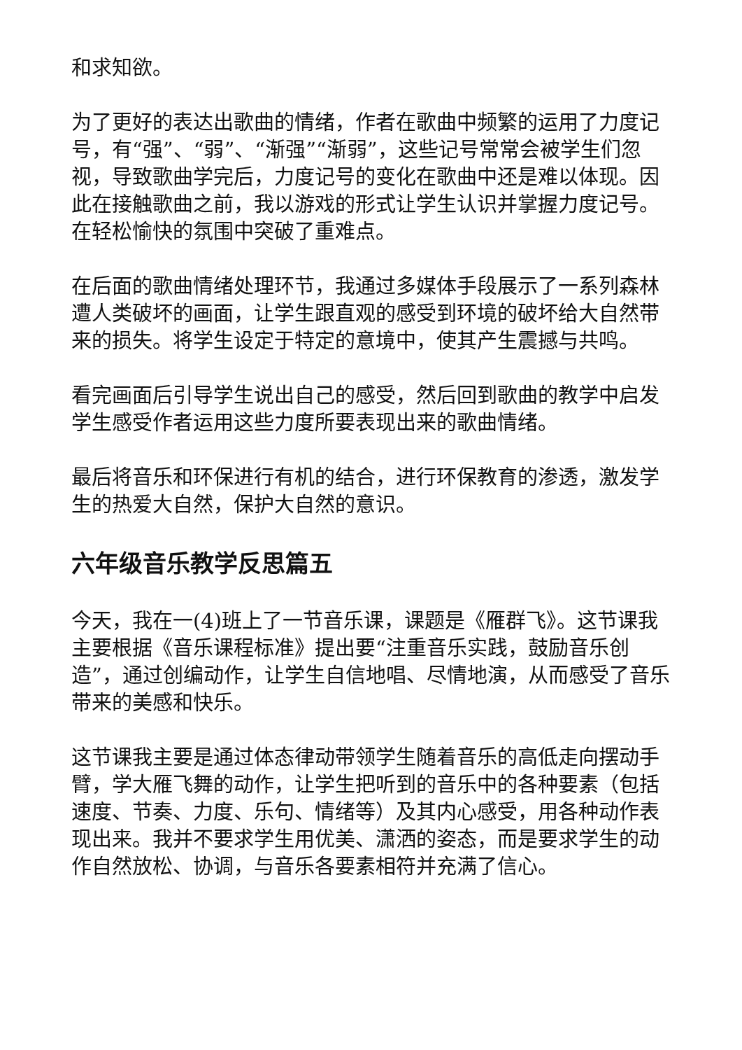和求知欲。
为了更好的表达出歌曲的情绪，作者在歌曲中频繁的运用了力度记号，有“强”、“弱”、“渐强”“渐弱”，这些记号常常会被学生们忽视，导致歌曲学完后，力度记号的变化在歌曲中还是难以体现。因此在接触歌曲之前，我以游戏的形式让学生认识并掌握力度记号。在轻松愉快的氛围中突破了重难点。
在后面的歌曲情绪处理环节，我通过多媒体手段展示了一系列森林遭人类破坏的画面，让学生跟直观的感受到环境的破坏给大自然带来的损失。将学生设定于特定的意境中，使其产生震撼与共鸣。
看完画面后引导学生说出自己的感受，然后回到歌曲的教学中启发学生感受作者运用这些力度所要表现出来的歌曲情绪。
最后将音乐和环保进行有机的结合，进行环保教育的渗透，激发学生的热爱大自然，保护大自然的意识。
六年级音乐教学反思篇五
今天，我在一(4)班上了一节音乐课，课题是《雁群飞》。这节课我主要根据《音乐课程标准》提出要“注重音乐实践，鼓励音乐创造”，通过创编动作，让学生自信地唱、尽情地演，从而感受了音乐带来的美感和快乐。
这节课我主要是通过体态律动带领学生随着音乐的高低走向摆动手臂，学大雁飞舞的动作，让学生把听到的音乐中的各种要素（包括速度、节奏、力度、乐句、情绪等）及其内心感受，用各种动作表现出来。我并不要求学生用优美、潇洒的姿态，而是要求学生的动作自然放松、协调，与音乐各要素相符并充满了信心。